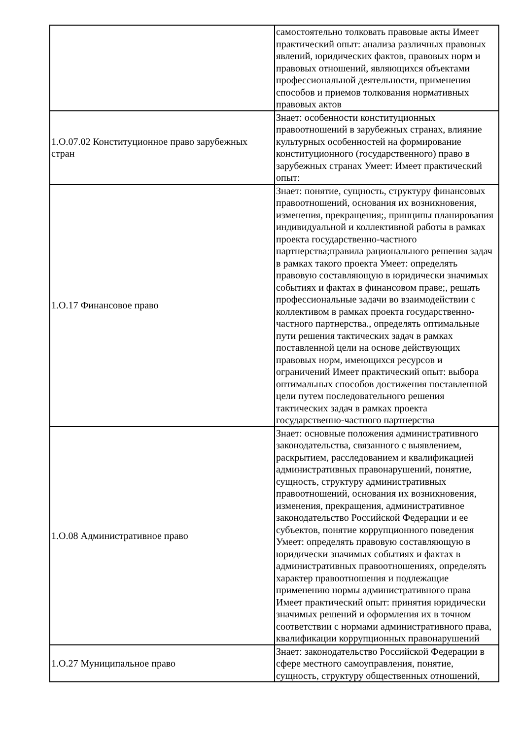| | самостоятельно толковать правовые акты Имеет практический опыт: анализа различных правовых явлений, юридических фактов, правовых норм и правовых отношений, являющихся объектами профессиональной деятельности, применения способов и приемов толкования нормативных правовых актов |
| 1.О.07.02 Конституционное право зарубежных стран | Знает: особенности конституционных правоотношений в зарубежных странах, влияние культурных особенностей на формирование конституционного (государственного) право в зарубежных странах Умеет: Имеет практический опыт: |
| 1.О.17 Финансовое право | Знает: понятие, сущность, структуру финансовых правоотношений, основания их возникновения, изменения, прекращения;, принципы планирования индивидуальной и коллективной работы в рамках проекта государственно-частного партнерства;правила рационального решения задач в рамках такого проекта Умеет: определять правовую составляющую в юридически значимых событиях и фактах в финансовом праве;, решать профессиональные задачи во взаимодействии с коллективом в рамках проекта государственно-частного партнерства., определять оптимальные пути решения тактических задач в рамках поставленной цели на основе действующих правовых норм, имеющихся ресурсов и ограничений Имеет практический опыт: выбора оптимальных способов достижения поставленной цели путем последовательного решения тактических задач в рамках проекта государственно-частного партнерства |
| 1.О.08 Административное право | Знает: основные положения административного законодательства, связанного с выявлением, раскрытием, расследованием и квалификацией административных правонарушений, понятие, сущность, структуру административных правоотношений, основания их возникновения, изменения, прекращения, административное законодательство Российской Федерации и ее субъектов, понятие коррупционного поведения Умеет: определять правовую составляющую в юридически значимых событиях и фактах в административных правоотношениях, определять характер правоотношения и подлежащие применению нормы административного права Имеет практический опыт: принятия юридически значимых решений и оформления их в точном соответствии с нормами административного права, квалификации коррупционных правонарушений |
| 1.О.27 Муниципальное право | Знает: законодательство Российской Федерации в сфере местного самоуправления, понятие, сущность, структуру общественных отношений, |